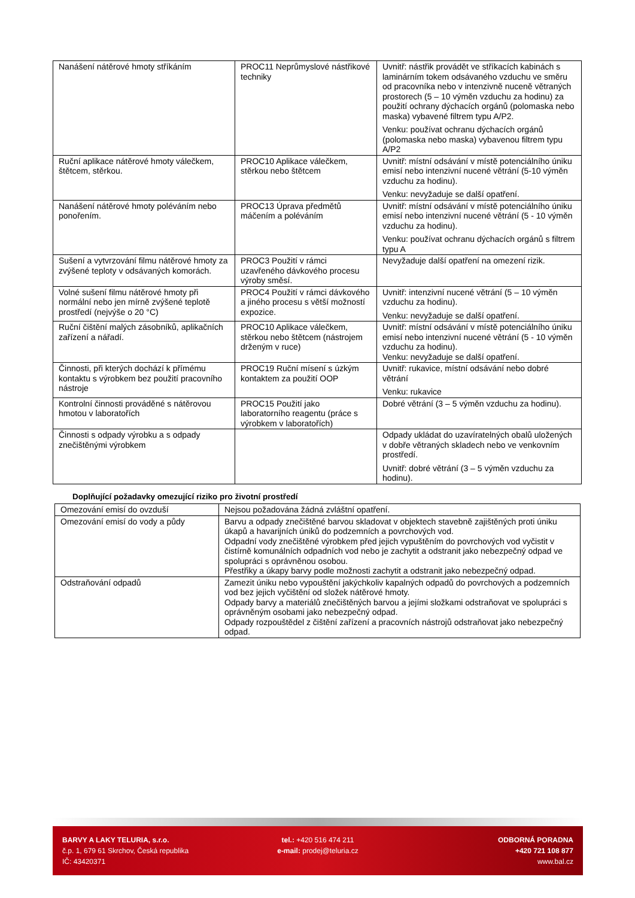| Nanášení nátěrové hmoty stříkáním | PROC11 Neprůmyslové nástřikové techniky | Uvnitř: nástřik provádět ve stříkacích kabinách s laminárním tokem odsávaného vzduchu ve směru od pracovníka nebo v intenzivně nuceně větraných prostorech (5 – 10 výměn vzduchu za hodinu) za použití ochrany dýchacích orgánů (polomaska nebo maska) vybavené filtrem typu A/P2. Venku: používat ochranu dýchacích orgánů (polomaska nebo maska) vybavenou filtrem typu A/P2 |
| Ruční aplikace nátěrové hmoty válečkem, štětcem, stěrkou. | PROC10 Aplikace válečkem, stěrkou nebo štětcem | Uvnitř: místní odsávání v místě potenciálního úniku emisí nebo intenzivní nucené větrání (5-10 výměn vzduchu za hodinu). Venku: nevyžaduje se další opatření. |
| Nanášení nátěrové hmoty poléváním nebo ponořením. | PROC13 Úprava předmětů máčením a poléváním | Uvnitř: místní odsávání v místě potenciálního úniku emisí nebo intenzivní nucené větrání (5 - 10 výměn vzduchu za hodinu). Venku: používat ochranu dýchacích orgánů s filtrem typu A |
| Sušení a vytvrzování filmu nátěrové hmoty za zvýšené teploty v odsávaných komorách. | PROC3 Použití v rámci uzavřeného dávkového procesu výroby směsí. | Nevyžaduje další opatření na omezení rizik. |
| Volné sušení filmu nátěrové hmoty při normální nebo jen mírně zvýšené teplotě prostředí (nejvýše o 20 °C) | PROC4 Použití v rámci dávkového a jiného procesu s větší možností expozice. | Uvnitř: intenzivní nucené větrání (5 – 10 výměn vzduchu za hodinu). Venku: nevyžaduje se další opatření. |
| Ruční čištění malých zásobníků, aplikačních zařízení a nářadí. | PROC10 Aplikace válečkem, stěrkou nebo štětcem (nástrojem drženým v ruce) | Uvnitř: místní odsávání v místě potenciálního úniku emisí nebo intenzivní nucené větrání (5 - 10 výměn vzduchu za hodinu). Venku: nevyžaduje se další opatření. |
| Činnosti, při kterých dochází k přímému kontaktu s výrobkem bez použití pracovního nástroje | PROC19 Ruční mísení s úzkým kontaktem za použití OOP | Uvnitř: rukavice, místní odsávání nebo dobré větrání Venku: rukavice |
| Kontrolní činnosti prováděné s nátěrovou hmotou v laboratořích | PROC15 Použití jako laboratorního reagentu (práce s výrobkem v laboratořích) | Dobré větrání (3 – 5 výměn vzduchu za hodinu). |
| Činnosti s odpady výrobku a s odpady znečištěnými výrobkem | | Odpady ukládat do uzavíratelných obalů uložených v dobře větraných skladech nebo ve venkovním prostředí. Uvnitř: dobré větrání (3 – 5 výměn vzduchu za hodinu). |
Doplňující požadavky omezující riziko pro životní prostředí
| Omezování emisí do ovzduší | Nejsou požadována žádná zvláštní opatření. |
| Omezování emisí do vody a půdy | Barvu a odpady znečištěné barvou skladovat v objektech stavebně zajištěných proti úniku úkapů a havarijních úniků do podzemních a povrchových vod. Odpadní vody znečištěné výrobkem před jejich vypuštěním do povrchových vod vyčistit v čistírně komunálních odpadních vod nebo je zachytit a odstranit jako nebezpečný odpad ve spolupráci s oprávněnou osobou. Přestřiky a úkapy barvy podle možnosti zachytit a odstranit jako nebezpečný odpad. |
| Odstraňování odpadů | Zamezit úniku nebo vypouštění jakýchkoliv kapalných odpadů do povrchových a podzemních vod bez jejich vyčištění od složek nátěrové hmoty. Odpady barvy a materiálů znečištěných barvou a jejími složkami odstraňovat ve spolupráci s oprávněným osobami jako nebezpečný odpad. Odpady rozpouštědel z čištění zařízení a pracovních nástrojů odstraňovat jako nebezpečný odpad. |
BARVY A LAKY TELURIA, s.r.o.
č.p. 1, 679 61 Skrchov, Česká republika
IČ: 43420371
tel.: +420 516 474 211
e-mail: prodej@teluria.cz
ODBORNÁ PORADNA
+420 721 108 877
www.bal.cz